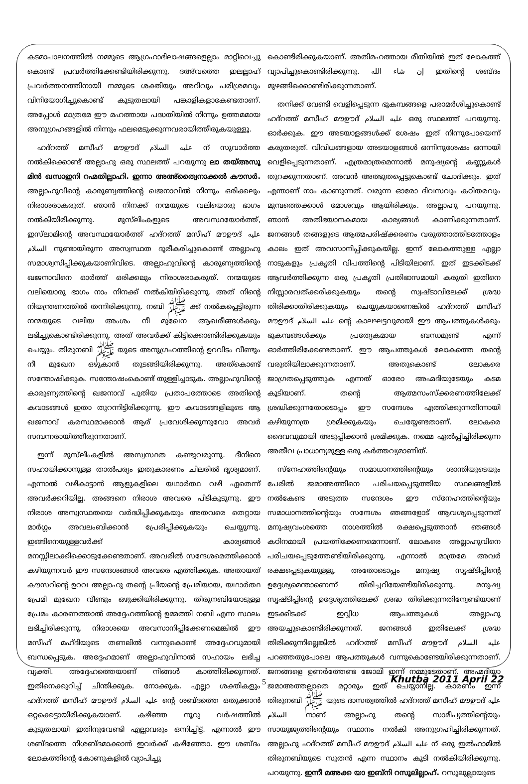കടമാപാലനത്തിൽ നമ്മുടെ ആഗ്രഹാഭിലാഷങ്ങളെല്ലാം മാറ്റിവെച്ചു കൊണ്ട് പ്രവർത്തിക്കേണ്ടിയിരിക്കുന്നു. ദഅ്‌വത്തെ ഇലല്ലാഹ് പ്രവർത്തനത്തിനായി നമ്മുടെ ശക്തിയും അറിവും പരിശ്രമവും വിനിയോഗിച്ചുകൊണ്ട് കൂടുതലായി പങ്കാളികളാകേണ്ടതാണ്. അപ്പോൾ മാത്രമേ ഈ മഹത്തായ പദ്ധതിയിൽ നിന്നും ഉത്തമമായ അനുഗ്രഹങ്ങളിൽ നിന്നും ഫലമെടുക്കുന്നവരായിത്തീരുകയുള്ളൂ.
ഹദ്റത്ത് മസീഹ് മൗഊദ് عليه السلام ന് സുവാർത്ത നൽകിക്കൊണ്ട് അല്ലാഹു ഒരു സ്ഥലത്ത് പറയുന്നു ലാ തയ്അസൂ മിൻ ഖസാഇനി റഹ്മതില്ലാഹി. ഇന്നാ അഅ്ത്വൈനാക്കൽ കൗസർ. അല്ലാഹുവിന്റെ കാരുണ്യത്തിന്റെ ഖജനാവിൽ നിന്നും ഒരിക്കലും നിരാശരാകരുത്. ഞാൻ നിനക്ക് നന്മയുടെ വലിയൊരു ഭാഗം നൽകിയിരിക്കുന്നു. മുസ്‌ലിംകളുടെ അവസ്ഥയോർത്ത്, ഇസ്‌ലാമിന്റെ അവസ്ഥയോർത്ത് ഹദ്റത്ത് മസീഹ് മൗഊദ് عليه السلام നുണ്ടായിരുന്ന അസ്വസ്ഥത ദൂരീകരിച്ചുകൊണ്ട് അല്ലാഹു സമാശ്വസിപ്പിക്കുകയാണിവിടെ. അല്ലാഹുവിന്റെ കാരുണ്യത്തിന്റെ ഖജനാവിനെ ഓർത്ത് ഒരിക്കലും നിരാശരാകരുത്. നന്മയുടെ വലിയൊരു ഭാഗം നാം നിനക്ക് നൽകിയിരിക്കുന്നു. അത് നിന്റെ നിയന്ത്രണത്തിൽ തന്നിരിക്കുന്നു. നബി ﷺ ക്ക് നൽകപ്പെട്ടിരുന്ന നന്മയുടെ വലിയ അംശം നീ മുഖേന ആഖരീങ്ങൾക്കും ലഭിച്ചുകൊണ്ടിരിക്കുന്നു. അത് അവർക്ക് കിട്ടിക്കൊണ്ടിരിക്കുകയും ചെയ്യും. തിരുനബി ﷺ യുടെ അനുഗ്രഹത്തിന്റെ ഉറവിടം വീണ്ടും നീ മുഖേന ഒഴുകാൻ തുടങ്ങിയിരിക്കുന്നു. അത്കൊണ്ട് സന്തോഷിക്കുക. സന്തോഷംകൊണ്ട് തുള്ളിച്ചാടുക. അല്ലാഹുവിന്റെ കാരുണ്യത്തിന്റെ ഖജനാവ് പുതിയ പ്രതാപത്തോടെ അതിന്റെ കവാടങ്ങൾ ഇതാ തുറന്നിട്ടിരിക്കുന്നു. ഈ കവാടങ്ങളിലൂടെ ആ ഖജനാവ് കരസ്ഥമാക്കാൻ ആര് പ്രവേശിക്കുന്നുവോ അവർ സമ്പന്നരായിത്തീരുന്നതാണ്.
ഇന്ന് മുസ്‌ലിംകളിൽ അസ്വസ്ഥത കണ്ടുവരുന്നു. ദീനിനെ സഹായിക്കാനുള്ള താൽപര്യം ഇതുകാരണം ചിലരിൽ ദൃശ്യമാണ്. എന്നാൽ വഴികാട്ടാൻ ആളുകളിലെ യഥാർത്ഥ വഴി ഏതെന്ന് അവർക്കറിയില്ല. അങ്ങനെ നിരാശ അവരെ പിടികൂടുന്നു. ഈ നിരാശ അസ്വസ്ഥതയെ വർദ്ധിപ്പിക്കുകയും അതവരെ തെറ്റായ മാർഗ്ഗം അവലംബിക്കാൻ പ്രേരിപ്പിക്കുകയും ചെയ്യുന്നു. ഇങ്ങിനെയുള്ളവർക്ക് കാര്യങ്ങൾ മനസ്സിലാക്കിക്കൊടുക്കേണ്ടതാണ്. അവരിൽ സന്ദേശമെത്തിക്കാൻ കഴിയുന്നവർ ഈ സന്ദേശങ്ങൾ അവരെ എത്തിക്കുക. അതായത് കൗസറിന്റെ ഉറവ അല്ലാഹു തന്റെ പ്രിയന്റെ പ്രേമിയായ, യഥാർത്ഥ പ്രേമി മുഖേന വീണ്ടും ഒഴുക്കിയിരിക്കുന്നു. തിരുനബിയോടുള്ള പ്രേമം കാരണത്താൽ അദ്ദേഹത്തിന്റെ ഉമ്മത്തി നബി എന്ന സ്ഥലം ലഭിച്ചിരിക്കുന്നു. നിരാശയെ അവസാനിപ്പിക്കേണമെങ്കിൽ ഈ മസീഹ് മഹ്ദിയുടെ തണലിൽ വന്നുകൊണ്ട് അദ്ദേഹവുമായി ബന്ധപ്പെടുക. അദ്ദേഹമാണ് അല്ലാഹുവിനാൽ സഹായം ലഭിച്ച വ്യക്തി. അദ്ദേഹത്തെയാണ് നിങ്ങൾ കാത്തിരിക്കുന്നത്. ഇതിനെക്കുറിച്ച് ചിന്തിക്കുക. നോക്കുക. എല്ലാ ശക്തികളും ഹദ്റത്ത് മസീഹ് മൗഊദ് عليه السلام ന്റെ ശബ്ദത്തെ ഒതുക്കാൻ ഒറ്റക്കെട്ടായിരിക്കുകയാണ്. കഴിഞ്ഞ നൂറു വർഷത്തിൽ കൂടുതലായി ഇതിനുവേണ്ടി എല്ലാവരും ഒന്നിച്ചിട്ട്. എന്നാൽ ഈ ശബ്ദത്തെ നിശബ്ദമാക്കാൻ ഇവർക്ക് കഴിഞ്ഞോ. ഈ ശബ്ദം ലോകത്തിന്റെ കോണുകളിൽ വ്യാപിച്ചു
കൊണ്ടിരിക്കുകയാണ്. അതിമഹത്തായ രീതിയിൽ ഇത് ലോകത്ത് വ്യാപിച്ചുകൊണ്ടിരിക്കുന്നു. إن شاء الله ഇതിന്റെ ശബ്ദം മുഴങ്ങിക്കൊണ്ടിരിക്കുന്നതാണ്.
തനിക്ക് വേണ്ടി വെളിപ്പെടുന്ന ഭൂകമ്പങ്ങളെ പരാമർശിച്ചുകൊണ്ട് ഹദ്റത്ത് മസീഹ് മൗഊദ് عليه السلام ഒരു സ്ഥലത്ത് പറയുന്നു. ഓർക്കുക. ഈ അടയാളങ്ങൾക്ക് ശേഷം ഇത് നിന്നുപോയെന്ന് കരുതരുത്. വിവിധങ്ങളായ അടയാളങ്ങൾ ഒന്നിനുശേഷം ഒന്നായി വെളിപ്പെടുന്നതാണ്. എത്രമാത്രമെന്നാൽ മനുഷ്യന്റെ കണ്ണുകൾ തുറക്കുന്നതാണ്. അവൻ അത്ഭുതപ്പെട്ടുകൊണ്ട് ചോദിക്കും. ഇത് എന്താണ് നാം കാണുന്നത്. വരുന്ന ഓരോ ദിവസവും കഠിതരവും മുമ്പത്തെക്കാൾ മോശവും ആയിരിക്കും. അല്ലാഹു പറയുന്നു. ഞാൻ അതിഭയാനകമായ കാര്യങ്ങൾ കാണിക്കുന്നതാണ്. ജനങ്ങൾ തങ്ങളുടെ ആത്മപരിഷ്ക്കരണം വരുത്താത്തിടത്തോളം കാലം ഇത് അവസാനിപ്പിക്കുകയില്ല. ഇന്ന് ലോകത്തുള്ള എല്ലാ നാടുകളും പ്രകൃതി വിപത്തിന്റെ പിടിയിലാണ്. ഇത് ഇടക്കിടക്ക് ആവർത്തിക്കുന്ന ഒരു പ്രകൃതി പ്രതിഭാസമായി കരുതി ഇതിനെ നിസ്സാരവത്ക്കരിക്കുകയും തന്റെ സ്വഷ്ടാവിലേക്ക് ശ്രദ്ധ തിരിക്കാതിരിക്കുകയും ചെയ്യുകയാണെങ്കിൽ ഹദ്റത്ത് മസീഹ് മൗഊദ് عليه السلام ന്റെ കാലഘട്ടവുമായി ഈ ആപത്തുകൾക്കും ഭൂകമ്പങ്ങൾക്കും പ്രത്യേകമായ ബന്ധമുണ്ട് എന്ന് ഓർത്തിരിക്കേണ്ടതാണ്. ഈ ആപത്തുകൾ ലോകത്തെ തന്റെ വരുതിയിലാക്കുന്നതാണ്. അതുകൊണ്ട് ലോകരെ ജാഗ്രതപ്പെടുത്തുക എന്നത് ഓരോ അഹ്മദിയുടേയും കടമ കൂടിയാണ്. തന്റെ ആത്മസംസ്ക്കരണത്തിലേക്ക് ശ്രദ്ധിക്കുന്നതോടൊപ്പം ഈ സന്ദേശം എത്തിക്കുന്നതിന്നായി കഴിയുന്നത്ര ശ്രമിക്കുകയും ചെയ്യേണ്ടതാണ്. ലോകരെ ദൈവവുമായി അടുപ്പിക്കാൻ ശ്രമിക്കുക. നമ്മെ ഏൽപ്പിച്ചിരിക്കുന്ന അതീവ പ്രാധാന്യമുള്ള ഒരു കർത്തവ്യമാണിത്.
സ്നേഹത്തിന്റെയും സമാധാനത്തിന്റെയും ശാന്തിയുടെയും പേരിൽ ജമാഅത്തിനെ പരിചയപ്പെടുത്തിയ സ്ഥലങ്ങളിൽ നൽകേണ്ട അടുത്ത സന്ദേശം ഈ സ്നേഹത്തിന്റെയും സമാധാനത്തിന്റെയും സന്ദേശം ഞങ്ങളോട് ആവശ്യപ്പെടുന്നത് മനുഷ്യവംശത്തെ നാശത്തിൽ രക്ഷപ്പെടുത്താൻ ഞങ്ങൾ കഠിനമായി പ്രയത്നിക്കേണമെന്നാണ്. ലോകരെ അല്ലാഹുവിനെ പരിചയപ്പെടുത്തേണ്ടിയിരിക്കുന്നു. എന്നാൽ മാത്രമേ അവർ രക്ഷപ്പെടുകയുള്ളൂ. അതോടൊപ്പം മനുഷ്യ സൃഷ്ടിപ്പിന്റെ ഉദ്ദേശ്യമെന്താണെന്ന് തിരിച്ചറിയേണ്ടിയിരിക്കുന്നു. മനുഷ്യ സൃഷ്ടിപ്പിന്റെ ഉദ്ദേശ്യത്തിലേക്ക് ശ്രദ്ധ തിരിക്കുന്നതിന്വേണ്ടിയാണ് ഇടക്കിടക്ക് ഇവ്വിധ ആപത്തുകൾ അല്ലാഹു അയച്ചുകൊണ്ടിരിക്കുന്നത്. ജനങ്ങൾ ഇതിലേക്ക് ശ്രദ്ധ തിരിക്കുന്നില്ലെങ്കിൽ ഹദ്റത്ത് മസീഹ് മൗഊദ് عليه السلام പറഞ്ഞതുപോലെ ആപത്തുകൾ വന്നുകൊണ്ടേയിരിക്കുന്നതാണ്. ജനങ്ങളെ ഉണർത്തേണ്ട ജോലി ഇന്ന് നമ്മുടേതാണ്. അഹ്മദിയ്യാ ജമാഅത്തല്ലാതെ മറ്റാരും ഇത് ചെയ്യാനില്ല. കാരണം ഇന്ന് തിരുനബി ﷺ യുടെ ദാസത്വത്തിൽ ഹദ്റത്ത് മസീഹ് മൗഊദ് عليه السلام നാണ് അല്ലാഹു തന്റെ സാമീപ്യത്തിന്റെയും സായൂജ്യത്തിന്റെയും സ്ഥാനം നൽകി അനുഗ്രഹിച്ചിരിക്കുന്നത്. അല്ലാഹു ഹദ്റത്ത് മസീഹ് മൗഊദ് عليه السلام ന് ഒരു ഇൽഹാമിൽ തിരുനബിയുടെ സുതൻ എന്ന സ്ഥാനം കൂടി നൽകിയിരിക്കുന്നു. പറയുന്നു. ഇന്നീ മഅക്ക യാ ഇബ്നി റസൂലില്ലാഹ്. റസൂലുല്ലായുടെ
5
Khutba 2011 April 22